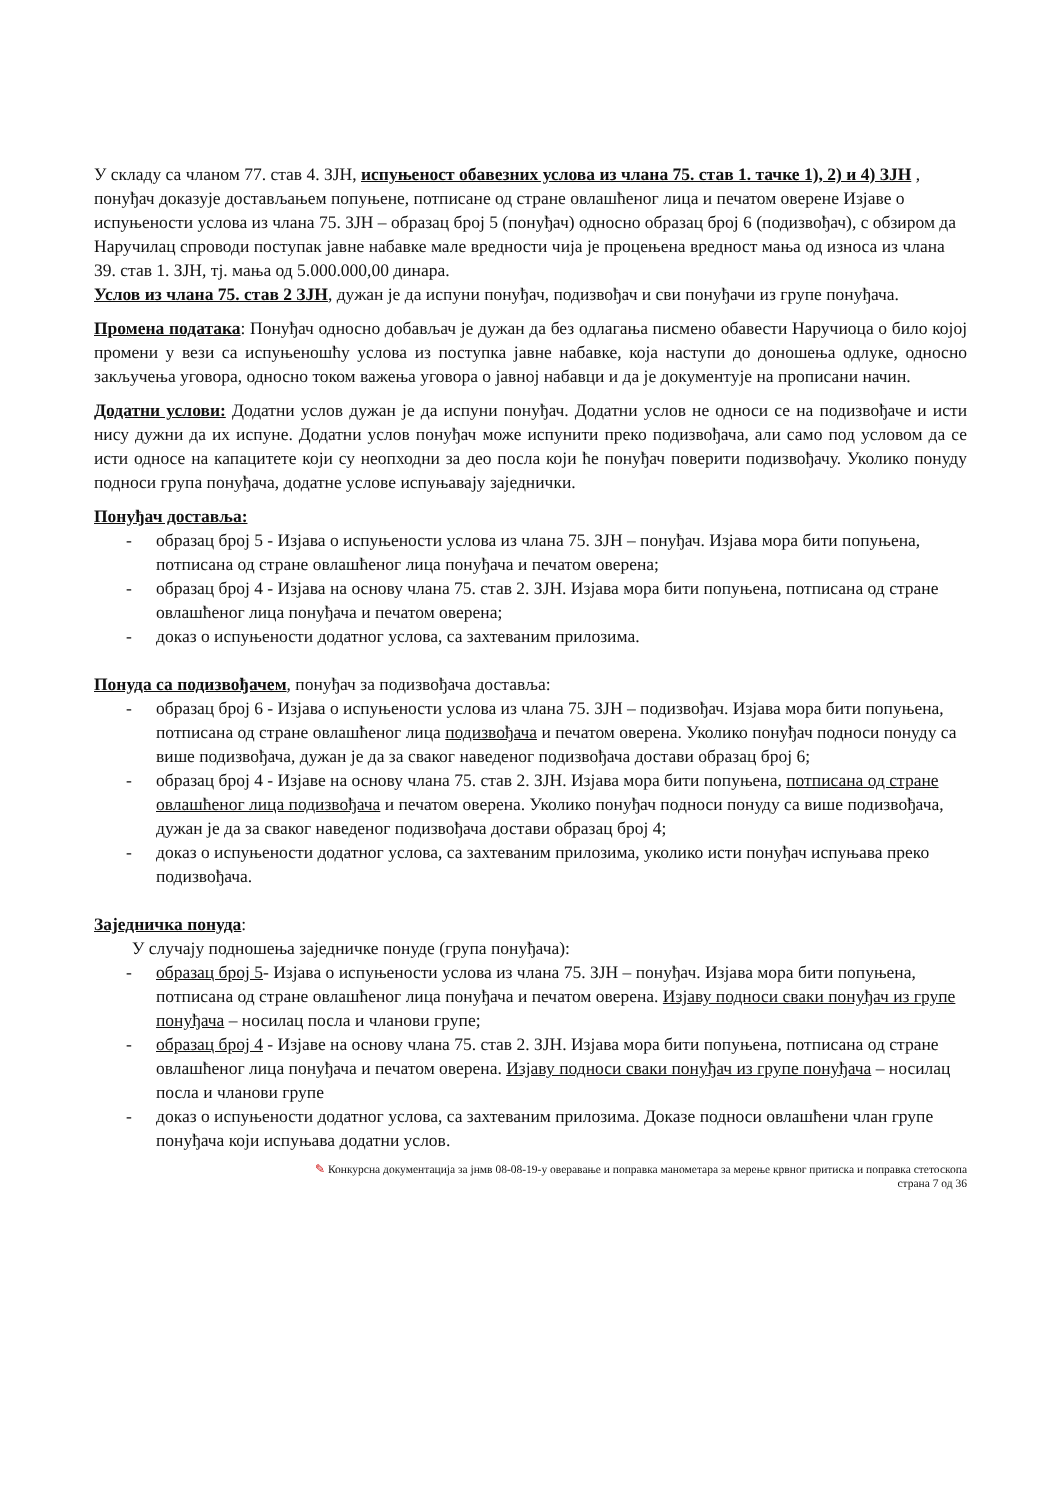У складу са чланом 77. став 4. ЗЈН, испуњеност обавезних услова из члана 75. став 1. тачке 1), 2) и 4) ЗЈН , понуђач доказује достављањем попуњене, потписане од стране овлашћеног лица и печатом оверене Изјаве о испуњености услова из члана 75. ЗЈН – образац број 5 (понуђач) односно образац број 6 (подизвођач), с обзиром да Наручилац спроводи поступак јавне набавке мале вредности чија је процењена вредност мања од износа из члана 39. став 1. ЗЈН, тј. мања од 5.000.000,00 динара.
Услов из члана 75. став 2 ЗЈН, дужан је да испуни понуђач, подизвођач и сви понуђачи из групе понуђача.
Промена података: Понуђач односно добављач је дужан да без одлагања писмено обавести Наручиоца о било којој промени у вези са испуњеношћу услова из поступка јавне набавке, која наступи до доношења одлуке, односно закључења уговора, односно током важења уговора о јавној набавци и да је документује на прописани начин.
Додатни услови: Додатни услов дужан је да испуни понуђач. Додатни услов не односи се на подизвођаче и исти нису дужни да их испуне. Додатни услов понуђач може испунити преко подизвођача, али само под условом да се исти односе на капацитете који су неопходни за део посла који ће понуђач поверити подизвођачу. Уколико понуду подноси група понуђача, додатне услове испуњавају заједнички.
Понуђач доставља:
- образац број 5 - Изјава о испуњености услова из члана 75. ЗЈН – понуђач. Изјава мора бити попуњена, потписана од стране овлашћеног лица понуђача и печатом оверена;
- образац број 4 - Изјава на основу члана 75. став 2. ЗЈН. Изјава мора бити попуњена, потписана од стране овлашћеног лица понуђача и печатом оверена;
- доказ о испуњености додатног услова, са захтеваним прилозима.
Понуда са подизвођачем, понуђач за подизвођача доставља:
- образац број 6 - Изјава о испуњености услова из члана 75. ЗЈН – подизвођач. Изјава мора бити попуњена, потписана од стране овлашћеног лица подизвођача и печатом оверена. Уколико понуђач подноси понуду са више подизвођача, дужан је да за сваког наведеног подизвођача достави образац број 6;
- образац број 4 - Изјаве на основу члана 75. став 2. ЗЈН. Изјава мора бити попуњена, потписана од стране овлашћеног лица подизвођача и печатом оверена. Уколико понуђач подноси понуду са више подизвођача, дужан је да за сваког наведеног подизвођача достави образац број 4;
- доказ о испуњености додатног услова, са захтеваним прилозима, уколико исти понуђач испуњава преко подизвођача.
Заједничка понуда:
У случају подношења заједничке понуде (група понуђача):
- образац број 5- Изјава о испуњености услова из члана 75. ЗЈН – понуђач. Изјава мора бити попуњена, потписана од стране овлашћеног лица понуђача и печатом оверена. Изјаву подноси сваки понуђач из групе понуђача – носилац посла и чланови групе;
- образац број 4 - Изјаве на основу члана 75. став 2. ЗЈН. Изјава мора бити попуњена, потписана од стране овлашћеног лица понуђача и печатом оверена. Изјаву подноси сваки понуђач из групе понуђача – носилац посла и чланови групе
- доказ о испуњености додатног услова, са захтеваним прилозима. Доказе подноси овлашћени члан групе понуђача који испуњава додатни услов.
✎ Конкурсна документација за јнмв 08-08-19-у оверавање и поправка манометара за мерење крвног притиска и поправка стетоскопа
страна 7 од 36